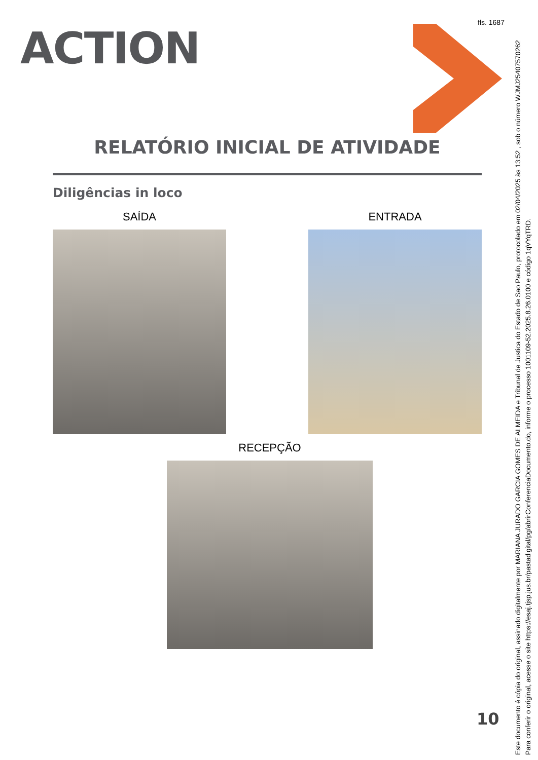fls. 1687
ACTION
RELATÓRIO INICIAL DE ATIVIDADE
Diligências in loco
SAÍDA ENTRADA
RECEPÇÃO
10
Este documento é cópia do original, assinado digitalmente por MARIANA JURADO GARCIA GOMES DE ALMEIDA e Tribunal de Justica do Estado de Sao Paulo, protocolado em 02/04/2025 às 13:52 , sob o número WJMJ25407570262
Para conferir o original, acesse o site https://esaj.tjsp.jus.br/pastadigital/pg/abrirConferenciaDocumento.do, informe o processo 1001109-52.2025.8.26.0100 e código 1qVYqTRD.